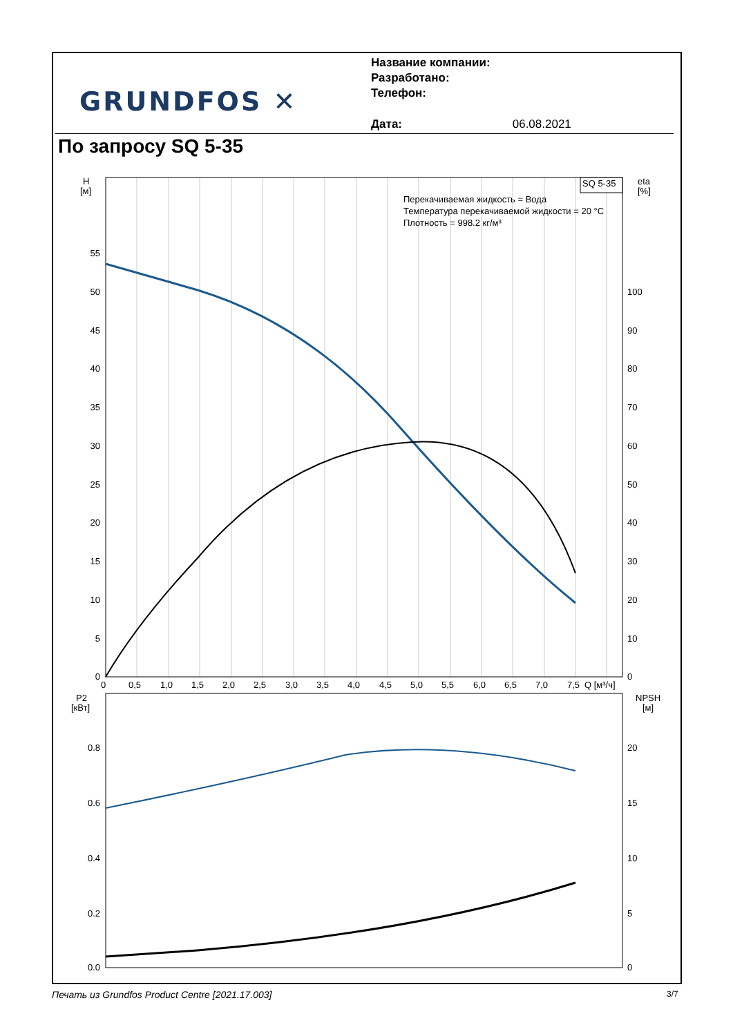GRUNDFOS ✕
Название компании:
Разработано:
Телефон:
Дата: 06.08.2021
По запросу SQ 5-35
SQ 5-35
Перекачиваемая жидкость = Вода
Температура перекачиваемой жидкости = 20 °C
Плотность = 998.2 кг/м³
H
[м]
eta
[%]
55
50
45
40
35
30
25
20
15
10
5
0
100
90
80
70
60
50
40
30
20
10
0
0
0,5
1,0
1,5
2,0
2,5
3,0
3,5
4,0
4,5
5,0
5,5
6,0
6,5
7,0
7,5
Q [м³/ч]
P2
[кВт]
NPSH
[м]
0.8
0.6
0.4
0.2
0.0
20
15
10
5
0
Печать из Grundfos Product Centre [2021.17.003]
3/7